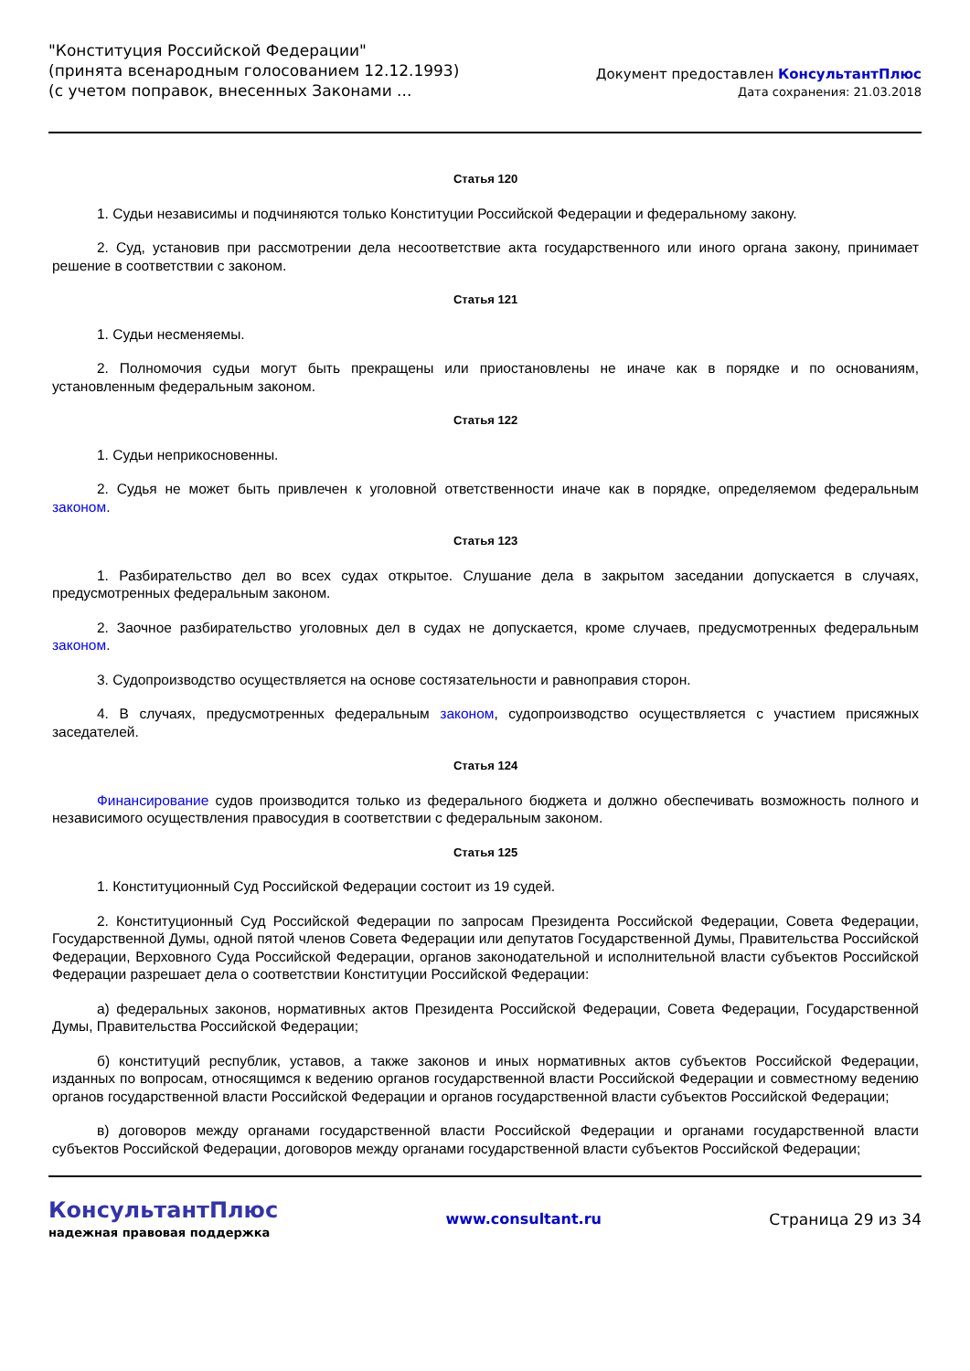"Конституция Российской Федерации"
(принята всенародным голосованием 12.12.1993)
(с учетом поправок, внесенных Законами ...
Документ предоставлен КонсультантПлюс
Дата сохранения: 21.03.2018
Статья 120
1. Судьи независимы и подчиняются только Конституции Российской Федерации и федеральному закону.
2. Суд, установив при рассмотрении дела несоответствие акта государственного или иного органа закону, принимает решение в соответствии с законом.
Статья 121
1. Судьи несменяемы.
2. Полномочия судьи могут быть прекращены или приостановлены не иначе как в порядке и по основаниям, установленным федеральным законом.
Статья 122
1. Судьи неприкосновенны.
2. Судья не может быть привлечен к уголовной ответственности иначе как в порядке, определяемом федеральным законом.
Статья 123
1. Разбирательство дел во всех судах открытое. Слушание дела в закрытом заседании допускается в случаях, предусмотренных федеральным законом.
2. Заочное разбирательство уголовных дел в судах не допускается, кроме случаев, предусмотренных федеральным законом.
3. Судопроизводство осуществляется на основе состязательности и равноправия сторон.
4. В случаях, предусмотренных федеральным законом, судопроизводство осуществляется с участием присяжных заседателей.
Статья 124
Финансирование судов производится только из федерального бюджета и должно обеспечивать возможность полного и независимого осуществления правосудия в соответствии с федеральным законом.
Статья 125
1. Конституционный Суд Российской Федерации состоит из 19 судей.
2. Конституционный Суд Российской Федерации по запросам Президента Российской Федерации, Совета Федерации, Государственной Думы, одной пятой членов Совета Федерации или депутатов Государственной Думы, Правительства Российской Федерации, Верховного Суда Российской Федерации, органов законодательной и исполнительной власти субъектов Российской Федерации разрешает дела о соответствии Конституции Российской Федерации:
а) федеральных законов, нормативных актов Президента Российской Федерации, Совета Федерации, Государственной Думы, Правительства Российской Федерации;
б) конституций республик, уставов, а также законов и иных нормативных актов субъектов Российской Федерации, изданных по вопросам, относящимся к ведению органов государственной власти Российской Федерации и совместному ведению органов государственной власти Российской Федерации и органов государственной власти субъектов Российской Федерации;
в) договоров между органами государственной власти Российской Федерации и органами государственной власти субъектов Российской Федерации, договоров между органами государственной власти субъектов Российской Федерации;
КонсультантПлюс
надежная правовая поддержка
www.consultant.ru Страница 29 из 34